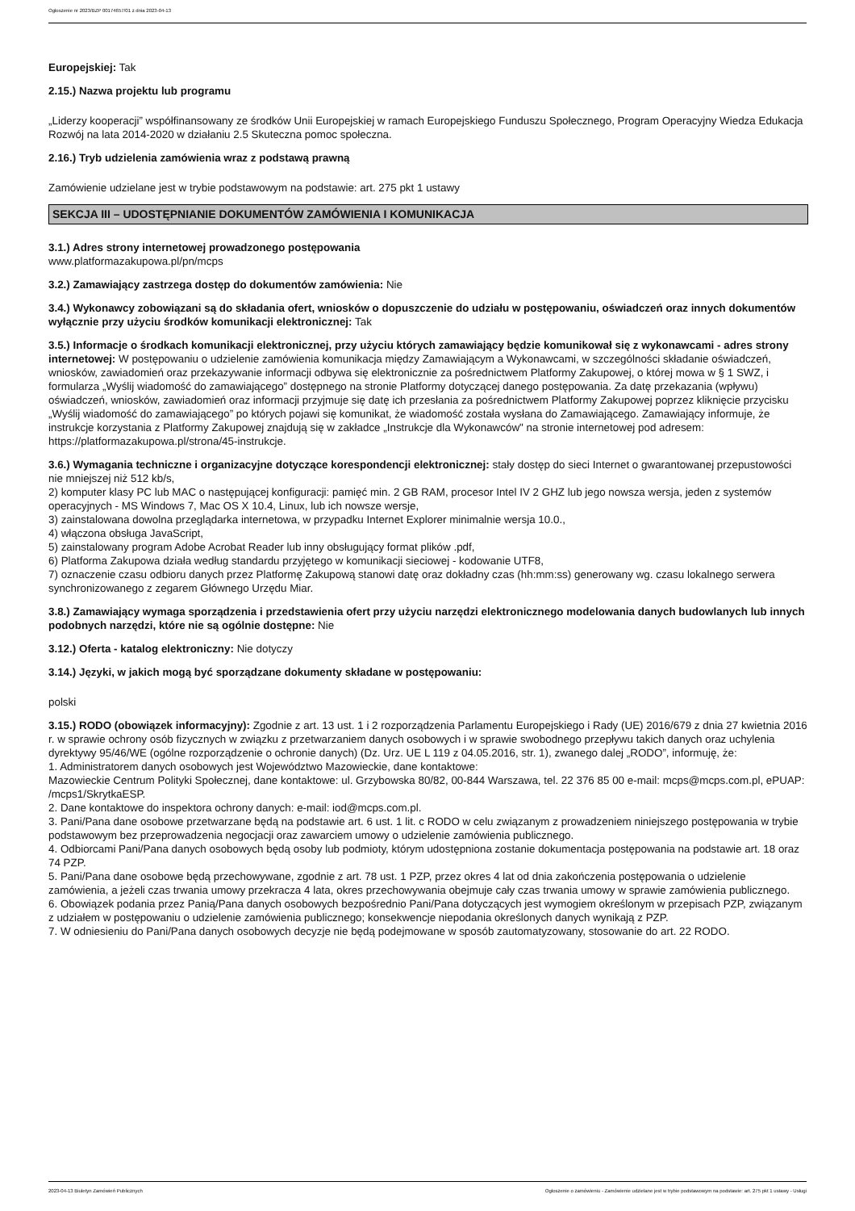Ogłoszenie nr 2023/BZP 00174657/01 z dnia 2023-04-13
Europejskiej: Tak
2.15.) Nazwa projektu lub programu
„Liderzy kooperacji” współfinansowany ze środków Unii Europejskiej w ramach Europejskiego Funduszu Społecznego, Program Operacyjny Wiedza Edukacja Rozwój na lata 2014-2020 w działaniu 2.5 Skuteczna pomoc społeczna.
2.16.) Tryb udzielenia zamówienia wraz z podstawą prawną
Zamówienie udzielane jest w trybie podstawowym na podstawie: art. 275 pkt 1 ustawy
SEKCJA III – UDOSTĘPNIANIE DOKUMENTÓW ZAMÓWIENIA I KOMUNIKACJA
3.1.) Adres strony internetowej prowadzonego postępowania
www.platformazakupowa.pl/pn/mcps
3.2.) Zamawiający zastrzega dostęp do dokumentów zamówienia: Nie
3.4.) Wykonawcy zobowiązani są do składania ofert, wniosków o dopuszczenie do udziału w postępowaniu, oświadczeń oraz innych dokumentów wyłącznie przy użyciu środków komunikacji elektronicznej: Tak
3.5.) Informacje o środkach komunikacji elektronicznej, przy użyciu których zamawiający będzie komunikował się z wykonawcami - adres strony internetowej: W postępowaniu o udzielenie zamówienia komunikacja między Zamawiającym a Wykonawcami, w szczególności składanie oświadczeń, wniosków, zawiadomień oraz przekazywanie informacji odbywa się elektronicznie za pośrednictwem Platformy Zakupowej, o której mowa w § 1 SWZ, i formularza „Wyślij wiadomość do zamawiającego” dostępnego na stronie Platformy dotyczącej danego postępowania. Za datę przekazania (wpływu) oświadczeń, wniosków, zawiadomień oraz informacji przyjmuje się datę ich przesłania za pośrednictwem Platformy Zakupowej poprzez kliknięcie przycisku „Wyślij wiadomość do zamawiającego” po których pojawi się komunikat, że wiadomość została wysłana do Zamawiającego. Zamawiający informuje, że instrukcje korzystania z Platformy Zakupowej znajdują się w zakładce „Instrukcje dla Wykonawców" na stronie internetowej pod adresem: https://platformazakupowa.pl/strona/45-instrukcje.
3.6.) Wymagania techniczne i organizacyjne dotyczące korespondencji elektronicznej: stały dostęp do sieci Internet o gwarantowanej przepustowości nie mniejszej niż 512 kb/s,
2) komputer klasy PC lub MAC o następującej konfiguracji: pamięć min. 2 GB RAM, procesor Intel IV 2 GHZ lub jego nowsza wersja, jeden z systemów operacyjnych - MS Windows 7, Mac OS X 10.4, Linux, lub ich nowsze wersje,
3) zainstalowana dowolna przeglądarka internetowa, w przypadku Internet Explorer minimalnie wersja 10.0.,
4) włączona obsługa JavaScript,
5) zainstalowany program Adobe Acrobat Reader lub inny obsługujący format plików .pdf,
6) Platforma Zakupowa działa według standardu przyjętego w komunikacji sieciowej - kodowanie UTF8,
7) oznaczenie czasu odbioru danych przez Platformę Zakupową stanowi datę oraz dokładny czas (hh:mm:ss) generowany wg. czasu lokalnego serwera synchronizowanego z zegarem Głównego Urzędu Miar.
3.8.) Zamawiający wymaga sporządzenia i przedstawienia ofert przy użyciu narzędzi elektronicznego modelowania danych budowlanych lub innych podobnych narzędzi, które nie są ogólnie dostępne: Nie
3.12.) Oferta - katalog elektroniczny: Nie dotyczy
3.14.) Języki, w jakich mogą być sporządzane dokumenty składane w postępowaniu:
polski
3.15.) RODO (obowiązek informacyjny): Zgodnie z art. 13 ust. 1 i 2 rozporządzenia Parlamentu Europejskiego i Rady (UE) 2016/679 z dnia 27 kwietnia 2016 r. w sprawie ochrony osób fizycznych w związku z przetwarzaniem danych osobowych i w sprawie swobodnego przepływu takich danych oraz uchylenia dyrektywy 95/46/WE (ogólne rozporządzenie o ochronie danych) (Dz. Urz. UE L 119 z 04.05.2016, str. 1), zwanego dalej „RODO”, informuję, że:
1. Administratorem danych osobowych jest Województwo Mazowieckie, dane kontaktowe:
Mazowieckie Centrum Polityki Społecznej, dane kontaktowe: ul. Grzybowska 80/82, 00-844 Warszawa, tel. 22 376 85 00 e-mail: mcps@mcps.com.pl, ePUAP: /mcps1/SkrytkaESP.
2. Dane kontaktowe do inspektora ochrony danych: e-mail: iod@mcps.com.pl.
3. Pani/Pana dane osobowe przetwarzane będą na podstawie art. 6 ust. 1 lit. c RODO w celu związanym z prowadzeniem niniejszego postępowania w trybie podstawowym bez przeprowadzenia negocjacji oraz zawarciem umowy o udzielenie zamówienia publicznego.
4. Odbiorcami Pani/Pana danych osobowych będą osoby lub podmioty, którym udostępniona zostanie dokumentacja postępowania na podstawie art. 18 oraz 74 PZP.
5. Pani/Pana dane osobowe będą przechowywane, zgodnie z art. 78 ust. 1 PZP, przez okres 4 lat od dnia zakończenia postępowania o udzielenie zamówienia, a jeżeli czas trwania umowy przekracza 4 lata, okres przechowywania obejmuje cały czas trwania umowy w sprawie zamówienia publicznego.
6. Obowiązek podania przez Panią/Pana danych osobowych bezpośrednio Pani/Pana dotyczących jest wymogiem określonym w przepisach PZP, związanym z udziałem w postępowaniu o udzielenie zamówienia publicznego; konsekwencje niepodania określonych danych wynikają z PZP.
7. W odniesieniu do Pani/Pana danych osobowych decyzje nie będą podejmowane w sposób zautomatyzowany, stosowanie do art. 22 RODO.
2023-04-13 Biuletyn Zamówień Publicznych Ogłoszenie o zamówieniu - Zamówienie udzielane jest w trybie podstawowym na podstawie: art. 275 pkt 1 ustawy - Usługi